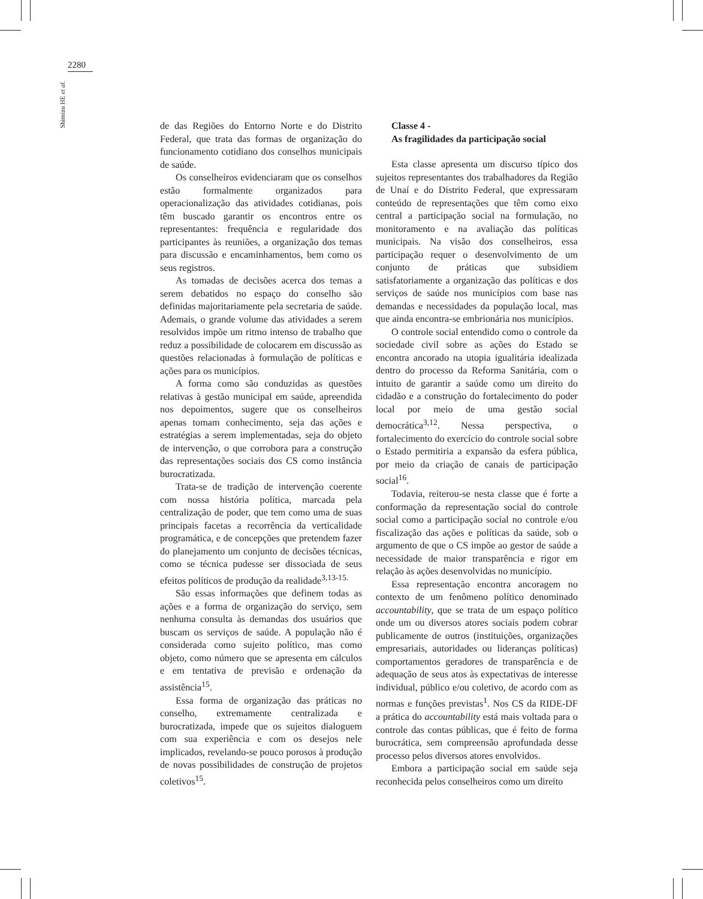2280
Shimizu HE et al.
de das Regiões do Entorno Norte e do Distrito Federal, que trata das formas de organização do funcionamento cotidiano dos conselhos municipais de saúde.
Os conselheiros evidenciaram que os conselhos estão formalmente organizados para operacionalização das atividades cotidianas, pois têm buscado garantir os encontros entre os representantes: frequência e regularidade dos participantes às reuniões, a organização dos temas para discussão e encaminhamentos, bem como os seus registros.
As tomadas de decisões acerca dos temas a serem debatidos no espaço do conselho são definidas majoritariamente pela secretaria de saúde. Ademais, o grande volume das atividades a serem resolvidos impõe um ritmo intenso de trabalho que reduz a possibilidade de colocarem em discussão as questões relacionadas à formulação de políticas e ações para os municípios.
A forma como são conduzidas as questões relativas à gestão municipal em saúde, apreendida nos depoimentos, sugere que os conselheiros apenas tomam conhecimento, seja das ações e estratégias a serem implementadas, seja do objeto de intervenção, o que corrobora para a construção das representações sociais dos CS como instância burocratizada.
Trata-se de tradição de intervenção coerente com nossa história política, marcada pela centralização de poder, que tem como uma de suas principais facetas a recorrência da verticalidade programática, e de concepções que pretendem fazer do planejamento um conjunto de decisões técnicas, como se técnica pudesse ser dissociada de seus efeitos políticos de produção da realidade<sup>3,13-15.</sup>
São essas informações que definem todas as ações e a forma de organização do serviço, sem nenhuma consulta às demandas dos usuários que buscam os serviços de saúde. A população não é considerada como sujeito político, mas como objeto, como número que se apresenta em cálculos e em tentativa de previsão e ordenação da assistência<sup>15</sup>.
Essa forma de organização das práticas no conselho, extremamente centralizada e burocratizada, impede que os sujeitos dialoguem com sua experiência e com os desejos nele implicados, revelando-se pouco porosos à produção de novas possibilidades de construção de projetos coletivos<sup>15</sup>.
Classe 4 -
As fragilidades da participação social
Esta classe apresenta um discurso típico dos sujeitos representantes dos trabalhadores da Região de Unaí e do Distrito Federal, que expressaram conteúdo de representações que têm como eixo central a participação social na formulação, no monitoramento e na avaliação das políticas municipais. Na visão dos conselheiros, essa participação requer o desenvolvimento de um conjunto de práticas que subsidiem satisfatoriamente a organização das políticas e dos serviços de saúde nos municípios com base nas demandas e necessidades da população local, mas que ainda encontra-se embrionária nos municípios.
O controle social entendido como o controle da sociedade civil sobre as ações do Estado se encontra ancorado na utopia igualitária idealizada dentro do processo da Reforma Sanitária, com o intuito de garantir a saúde como um direito do cidadão e a construção do fortalecimento do poder local por meio de uma gestão social democrática<sup>3,12</sup>. Nessa perspectiva, o fortalecimento do exercício do controle social sobre o Estado permitiria a expansão da esfera pública, por meio da criação de canais de participação social<sup>16</sup>.
Todavia, reiterou-se nesta classe que é forte a conformação da representação social do controle social como a participação social no controle e/ou fiscalização das ações e políticas da saúde, sob o argumento de que o CS impõe ao gestor de saúde a necessidade de maior transparência e rigor em relação às ações desenvolvidas no município.
Essa representação encontra ancoragem no contexto de um fenômeno político denominado accountability, que se trata de um espaço político onde um ou diversos atores sociais podem cobrar publicamente de outros (instituições, organizações empresariais, autoridades ou lideranças políticas) comportamentos geradores de transparência e de adequação de seus atos às expectativas de interesse individual, público e/ou coletivo, de acordo com as normas e funções previstas<sup>1</sup>. Nos CS da RIDE-DF a prática do accountability está mais voltada para o controle das contas públicas, que é feito de forma burocrática, sem compreensão aprofundada desse processo pelos diversos atores envolvidos.
Embora a participação social em saúde seja reconhecida pelos conselheiros como um direito